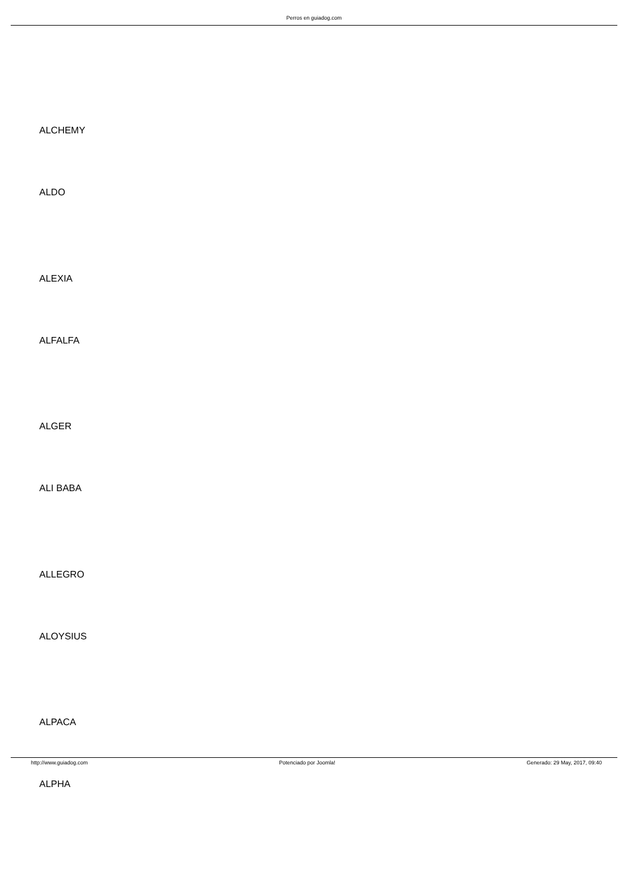Perros en guiadog.com
ALCHEMY
ALDO
ALEXIA
ALFALFA
ALGER
ALI BABA
ALLEGRO
ALOYSIUS
ALPACA
ALPHA
http://www.guiadog.com Potenciado por Joomla! Generado: 29 May, 2017, 09:40